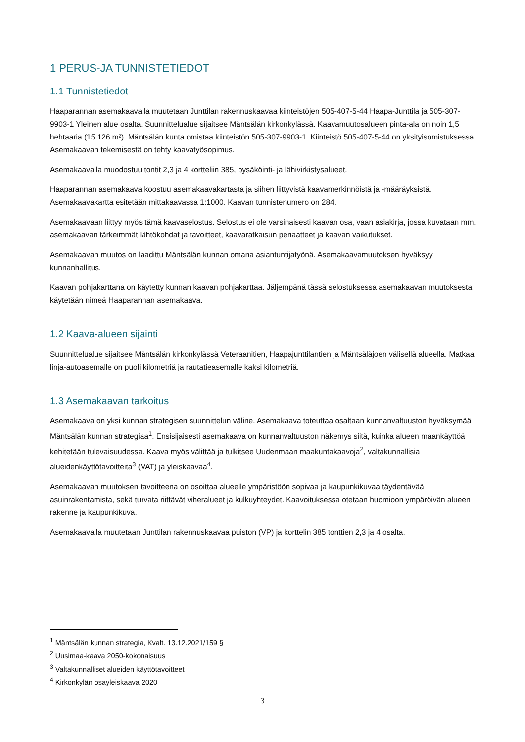1 PERUS-JA TUNNISTETIEDOT
1.1 Tunnistetiedot
Haaparannan asemakaavalla muutetaan Junttilan rakennuskaavaa kiinteistöjen 505-407-5-44 Haapa-Junttila ja 505-307-9903-1 Yleinen alue osalta. Suunnittelualue sijaitsee Mäntsälän kirkonkylässä. Kaavamuutosalueen pinta-ala on noin 1,5 hehtaaria (15 126 m²). Mäntsälän kunta omistaa kiinteistön 505-307-9903-1. Kiinteistö 505-407-5-44 on yksityisomistuksessa. Asemakaavan tekemisestä on tehty kaavatyösopimus.
Asemakaavalla muodostuu tontit 2,3 ja 4 kortteliin 385, pysäköinti- ja lähivirkistysalueet.
Haaparannan asemakaava koostuu asemakaavakartasta ja siihen liittyvistä kaavamerkinnöistä ja -määräyksistä. Asemakaavakartta esitetään mittakaavassa 1:1000. Kaavan tunnistenumero on 284.
Asemakaavaan liittyy myös tämä kaavaselostus. Selostus ei ole varsinaisesti kaavan osa, vaan asiakirja, jossa kuvataan mm. asemakaavan tärkeimmät lähtökohdat ja tavoitteet, kaavaratkaisun periaatteet ja kaavan vaikutukset.
Asemakaavan muutos on laadittu Mäntsälän kunnan omana asiantuntijatyönä. Asemakaavamuutoksen hyväksyy kunnanhallitus.
Kaavan pohjakarttana on käytetty kunnan kaavan pohjakarttaa. Jäljempänä tässä selostuksessa asemakaavan muutoksesta käytetään nimeä Haaparannan asemakaava.
1.2 Kaava-alueen sijainti
Suunnittelualue sijaitsee Mäntsälän kirkonkylässä Veteraanitien, Haapajunttilantien ja Mäntsäläjoen välisellä alueella. Matkaa linja-autoasemalle on puoli kilometriä ja rautatieasemalle kaksi kilometriä.
1.3 Asemakaavan tarkoitus
Asemakaava on yksi kunnan strategisen suunnittelun väline. Asemakaava toteuttaa osaltaan kunnanvaltuuston hyväksymää Mäntsälän kunnan strategiaa<sup>1</sup>. Ensisijaisesti asemakaava on kunnanvaltuuston näkemys siitä, kuinka alueen maankäyttöä kehitetään tulevaisuudessa. Kaava myös välittää ja tulkitsee Uudenmaan maakuntakaavoja<sup>2</sup>, valtakunnallisia alueidenkäyttötavoitteita<sup>3</sup> (VAT) ja yleiskaavaa<sup>4</sup>.
Asemakaavan muutoksen tavoitteena on osoittaa alueelle ympäristöön sopivaa ja kaupunkikuvaa täydentävää asuinrakentamista, sekä turvata riittävät viheralueet ja kulkuyhteydet. Kaavoituksessa otetaan huomioon ympäröivän alueen rakenne ja kaupunkikuva.
Asemakaavalla muutetaan Junttilan rakennuskaavaa puiston (VP) ja korttelin 385 tonttien 2,3 ja 4 osalta.
<sup>1</sup> Mäntsälän kunnan strategia, Kvalt. 13.12.2021/159 §
<sup>2</sup> Uusimaa-kaava 2050-kokonaisuus
<sup>3</sup> Valtakunnalliset alueiden käyttötavoitteet
<sup>4</sup> Kirkonkylän osayleiskaava 2020
3